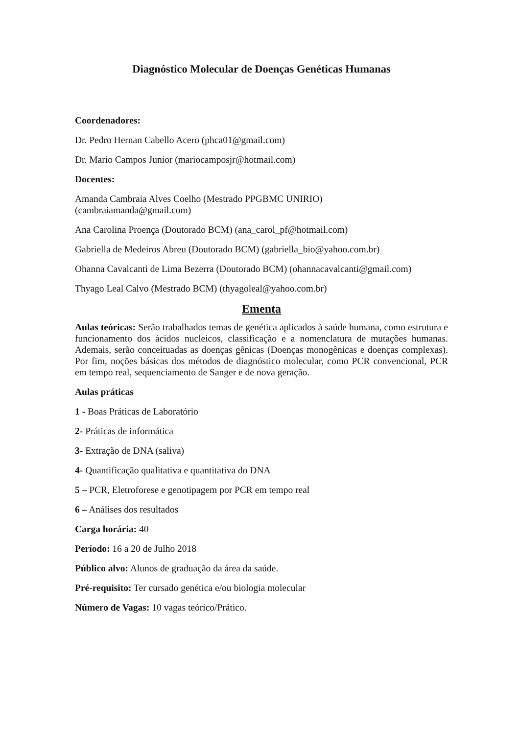Diagnóstico Molecular de Doenças Genéticas Humanas
Coordenadores:
Dr. Pedro Hernan Cabello Acero (phca01@gmail.com)
Dr. Mario Campos Junior (mariocamposjr@hotmail.com)
Docentes:
Amanda Cambraia Alves Coelho (Mestrado PPGBMC UNIRIO)
(cambraiamanda@gmail.com)
Ana Carolina Proença (Doutorado BCM) (ana_carol_pf@hotmail.com)
Gabriella de Medeiros Abreu (Doutorado BCM) (gabriella_bio@yahoo.com.br)
Ohanna Cavalcanti de Lima Bezerra (Doutorado BCM) (ohannacavalcanti@gmail.com)
Thyago Leal Calvo (Mestrado BCM) (thyagoleal@yahoo.com.br)
Ementa
Aulas teóricas: Serão trabalhados temas de genética aplicados à saúde humana, como estrutura e funcionamento dos ácidos nucleicos, classificação e a nomenclatura de mutações humanas. Ademais, serão conceituadas as doenças gênicas (Doenças monogênicas e doenças complexas). Por fim, noções básicas dos métodos de diagnóstico molecular, como PCR convencional, PCR em tempo real, sequenciamento de Sanger e de nova geração.
Aulas práticas
1 - Boas Práticas de Laboratório
2- Práticas de informática
3- Extração de DNA (saliva)
4- Quantificação qualitativa e quantitativa do DNA
5 – PCR, Eletroforese e genotipagem por PCR em tempo real
6 – Análises dos resultados
Carga horária: 40
Período: 16 a 20 de Julho 2018
Público alvo: Alunos de graduação da área da saúde.
Pré-requisito: Ter cursado genética e/ou biologia molecular
Número de Vagas: 10 vagas teórico/Prático.